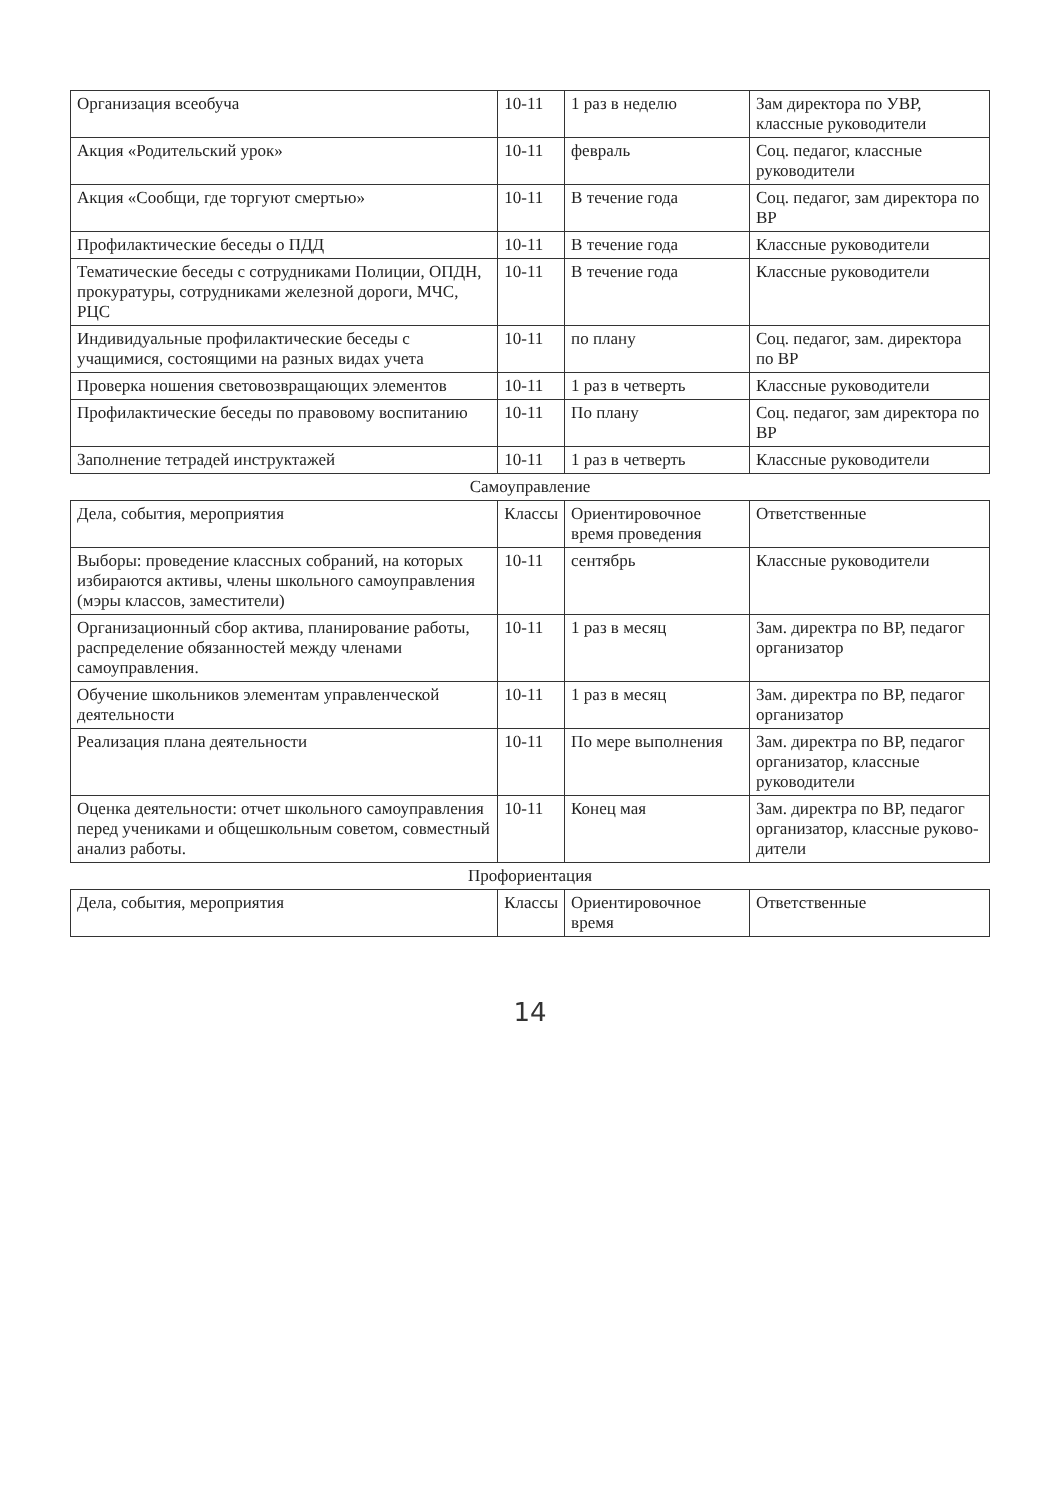| Организация всеобуча | 10-11 | 1 раз в неделю | Зам директора по УВР, классные руководители |
| Акция «Родительский урок» | 10-11 | февраль | Соц. педагог, классные руководители |
| Акция «Сообщи, где торгуют смертью» | 10-11 | В течение года | Соц. педагог, зам директора по ВР |
| Профилактические беседы о ПДД | 10-11 | В течение года | Классные руководители |
| Тематические беседы с сотрудниками Полиции, ОПДН, прокуратуры, сотрудниками железной дороги, МЧС, РЦС | 10-11 | В течение года | Классные руководители |
| Индивидуальные профилактические беседы с учащимися, состоящими на разных видах учета | 10-11 | по плану | Соц. педагог, зам. директора по ВР |
| Проверка ношения световозвращающих элементов | 10-11 | 1 раз в четверть | Классные руководители |
| Профилактические беседы по правовому воспитанию | 10-11 | По плану | Соц. педагог, зам директора по ВР |
| Заполнение тетрадей инструктажей | 10-11 | 1 раз в четверть | Классные руководители |
| Самоуправление | | | |
| Дела, события, мероприятия | Классы | Ориентировочное время проведения | Ответственные |
| Выборы: проведение классных собраний, на которых избираются активы, члены школьного самоуправления (мэры классов, заместители) | 10-11 | сентябрь | Классные руководители |
| Организационный сбор актива, планирование работы, распределение обязанностей между членами самоуправления. | 10-11 | 1 раз в месяц | Зам. директра по ВР, педагог организатор |
| Обучение школьников элементам управленческой деятельности | 10-11 | 1 раз в месяц | Зам. директра по ВР, педагог организатор |
| Реализация плана деятельности | 10-11 | По мере выполнения | Зам. директра по ВР, педагог организатор, классные руководители |
| Оценка деятельности: отчет школьного самоуправления перед учениками и общешкольным советом, совместный анализ работы. | 10-11 | Конец мая | Зам. директра по ВР, педагог организатор, классные руково-дители |
| Профориентация | | | |
| Дела, события, мероприятия | Классы | Ориентировочное время | Ответственные |
14